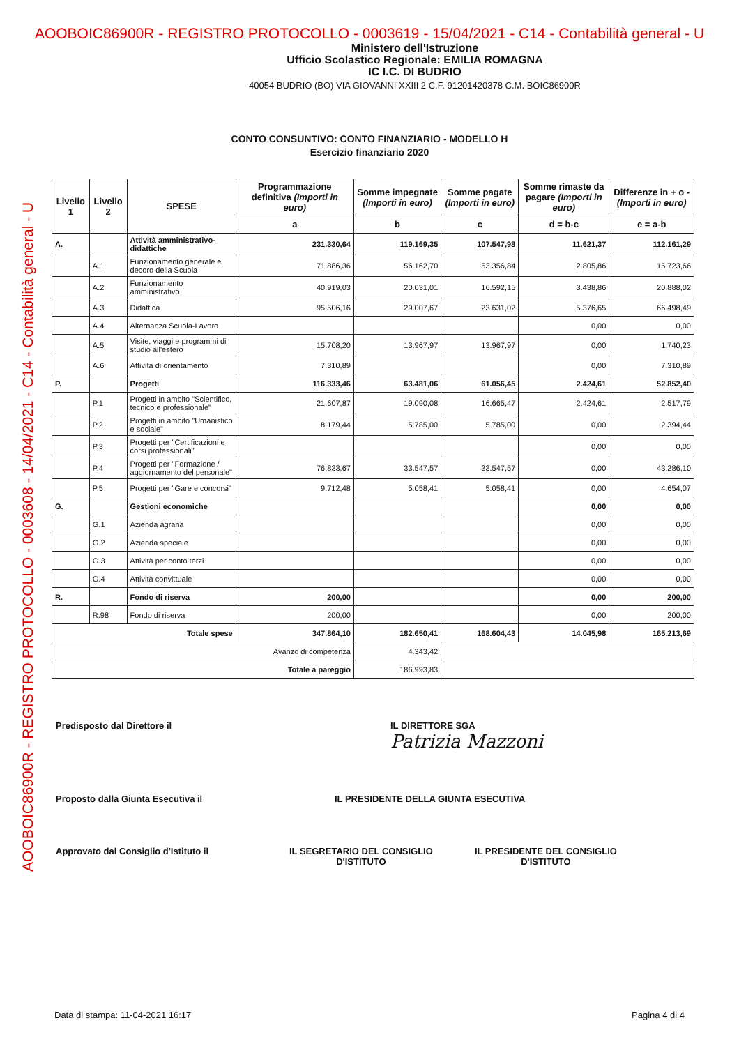AOOBOIC86900R - REGISTRO PROTOCOLLO - 0003619 - 15/04/2021 - C14 - Contabilità general - U
AOOBOIC86900R - REGISTRO PROTOCOLLO - 0003608 - 14/04/2021 - C14 - Contabilità general - U
Ministero dell'Istruzione
Ufficio Scolastico Regionale: EMILIA ROMAGNA
IC I.C. DI BUDRIO
40054 BUDRIO (BO) VIA GIOVANNI XXIII 2 C.F. 91201420378 C.M. BOIC86900R
CONTO CONSUNTIVO: CONTO FINANZIARIO - MODELLO H
Esercizio finanziario 2020
| Livello 1 | Livello 2 | SPESE | Programmazione definitiva (Importi in euro) | Somme impegnate (Importi in euro) | Somme pagate (Importi in euro) | Somme rimaste da pagare (Importi in euro) | Differenze in + o - (Importi in euro) |
| --- | --- | --- | --- | --- | --- | --- | --- |
| | | | a | b | c | d = b-c | e = a-b |
| A. | | Attività amministrativo-didattiche | 231.330,64 | 119.169,35 | 107.547,98 | 11.621,37 | 112.161,29 |
| | A.1 | Funzionamento generale e decoro della Scuola | 71.886,36 | 56.162,70 | 53.356,84 | 2.805,86 | 15.723,66 |
| | A.2 | Funzionamento amministrativo | 40.919,03 | 20.031,01 | 16.592,15 | 3.438,86 | 20.888,02 |
| | A.3 | Didattica | 95.506,16 | 29.007,67 | 23.631,02 | 5.376,65 | 66.498,49 |
| | A.4 | Alternanza Scuola-Lavoro | | | | 0,00 | 0,00 |
| | A.5 | Visite, viaggi e programmi di studio all'estero | 15.708,20 | 13.967,97 | 13.967,97 | 0,00 | 1.740,23 |
| | A.6 | Attività di orientamento | 7.310,89 | | | 0,00 | 7.310,89 |
| P. | | Progetti | 116.333,46 | 63.481,06 | 61.056,45 | 2.424,61 | 52.852,40 |
| | P.1 | Progetti in ambito "Scientifico, tecnico e professionale" | 21.607,87 | 19.090,08 | 16.665,47 | 2.424,61 | 2.517,79 |
| | P.2 | Progetti in ambito "Umanistico e sociale" | 8.179,44 | 5.785,00 | 5.785,00 | 0,00 | 2.394,44 |
| | P.3 | Progetti per "Certificazioni e corsi professionali" | | | | 0,00 | 0,00 |
| | P.4 | Progetti per "Formazione / aggiornamento del personale" | 76.833,67 | 33.547,57 | 33.547,57 | 0,00 | 43.286,10 |
| | P.5 | Progetti per "Gare e concorsi" | 9.712,48 | 5.058,41 | 5.058,41 | 0,00 | 4.654,07 |
| G. | | Gestioni economiche | | | | 0,00 | 0,00 |
| | G.1 | Azienda agraria | | | | 0,00 | 0,00 |
| | G.2 | Azienda speciale | | | | 0,00 | 0,00 |
| | G.3 | Attività per conto terzi | | | | 0,00 | 0,00 |
| | G.4 | Attività convittuale | | | | 0,00 | 0,00 |
| R. | | Fondo di riserva | 200,00 | | | 0,00 | 200,00 |
| | R.98 | Fondo di riserva | 200,00 | | | 0,00 | 200,00 |
| Totale spese | | | 347.864,10 | 182.650,41 | 168.604,43 | 14.045,98 | 165.213,69 |
| Avanzo di competenza | | | | 4.343,42 | | | |
| Totale a pareggio | | | | 186.993,83 | | | |
Predisposto dal Direttore il
IL DIRETTORE SGA
Patrizia Mazzoni
Proposto dalla Giunta Esecutiva il
IL PRESIDENTE DELLA GIUNTA ESECUTIVA
Approvato dal Consiglio d'Istituto il
IL SEGRETARIO DEL CONSIGLIO D'ISTITUTO
IL PRESIDENTE DEL CONSIGLIO D'ISTITUTO
Data di stampa: 11-04-2021 16:17 Pagina 4 di 4